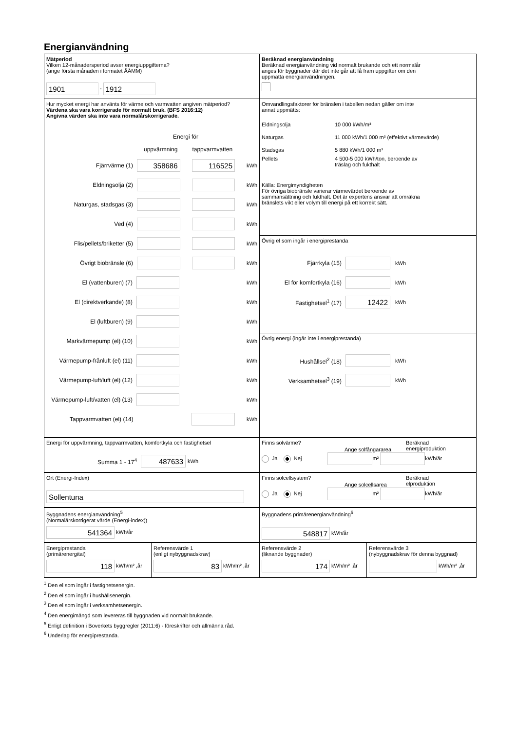Energianvändning
Mätperiod
Vilken 12-månadersperiod avser energiuppgifterna?
(ange första månaden i formatet ÅÅMM)
1901 - 1912
Beräknad energianvändning
Beräknad energianvändning vid normalt brukande och ett normalår
anges för byggnader där det inte går att få fram uppgifter om den
uppmätta energianvändningen.
Hur mycket energi har använts för värme och varmvatten angiven mätperiod?
Värdena ska vara korrigerade för normalt bruk. (BFS 2016:12)
Angivna värden ska inte vara normalårskorrigerade.
Energi för
uppvärmning tappvarmvatten
Fjärrvärme (1) 358686 116525 kWh
Eldningsolja (2) kWh
Naturgas, stadsgas (3) kWh
Ved (4) kWh
Flis/pellets/briketter (5) kWh
Övrigt biobränsle (6) kWh
El (vattenburen) (7) kWh
El (direktverkande) (8) kWh
El (luftburen) (9) kWh
Markvärmepump (el) (10) kWh
Värmepump-frånluft (el) (11) kWh
Värmepump-luft/luft (el) (12) kWh
Värmepump-luft/vatten (el) (13) kWh
Tappvarmvatten (el) (14) kWh
Omvandlingsfaktorer för bränslen i tabellen nedan gäller om inte
annat uppmätts:
Eldningsolja 10 000 kWh/m³
Naturgas 11 000 kWh/1 000 m³ (effektivt värmevärde)
Stadsgas 5 880 kWh/1 000 m³
Pellets 4 500-5 000 kWh/ton, beroende av
träslag och fukthalt
Källa: Energimyndigheten
För övriga biobränsle varierar värmevärdet beroende av
sammansättning och fukthalt. Det är expertens ansvar att omräkna
bränslets vikt eller volym till energi på ett korrekt sätt.
Övrig el som ingår i energiprestanda
Fjärrkyla (15) kWh
El för komfortkyla (16) kWh
Fastighetsel<sup>1</sup> (17) 12422 kWh
Övrig energi (ingår inte i energiprestanda)
Hushållsel<sup>2</sup> (18) kWh
Verksamhetsel<sup>3</sup> (19) kWh
Energi för uppvärmning, tappvarmvatten, komfortkyla och fastighetsel
Summa 1 - 17<sup>4</sup> 487633 kWh
Finns solvärme? Beräknad
energiproduktion Ange solfångararea
Ja Nej m² kWh/år
Ort (Energi-Index)
Sollentuna
Finns solcellsystem? Beräknad
elproduktion Ange solcellsarea
Ja Nej m² kWh/år
Byggnadens energianvändning<sup>5</sup>
(Normalårskorrigerat värde (Energi-index))
541364 kWh/år
Byggnadens primärenergianvändning<sup>6</sup>
548817 kWh/år
Energiprestanda
(primärenergital)
118 kWh/m² ,år
Referensvärde 1
(enligt nybyggnadskrav)
83 kWh/m² ,år
Referensvärde 2
(liknande byggnader)
174 kWh/m² ,år
Referensvärde 3
(nybyggnadskrav för denna byggnad)
kWh/m² ,år
<sup>1</sup> Den el som ingår i fastighetsenergin.
<sup>2</sup> Den el som ingår i hushållsenergin.
<sup>3</sup> Den el som ingår i verksamhetsenergin.
<sup>4</sup> Den energimängd som levereras till byggnaden vid normalt brukande.
<sup>5</sup> Enligt definition i Boverkets byggregler (2011:6) - föreskrifter och allmänna råd.
<sup>6</sup> Underlag för energiprestanda.